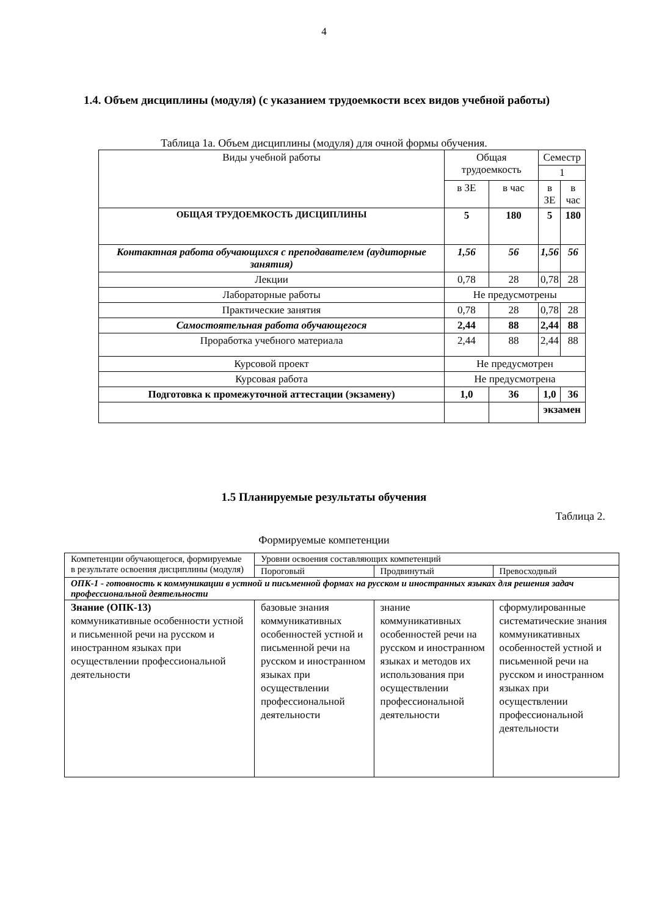4
1.4. Объем дисциплины (модуля) (с указанием трудоемкости всех видов учебной работы)
Таблица 1а. Объем дисциплины (модуля) для очной формы обучения.
| Виды учебной работы | Общая трудоемкость | | Семестр | |
| --- | --- | --- | --- | --- |
| | | | 1 | |
| | в ЗЕ | в час | в ЗЕ | в час |
| ОБЩАЯ ТРУДОЕМКОСТЬ ДИСЦИПЛИНЫ | 5 | 180 | 5 | 180 |
| Контактная работа обучающихся с преподавателем (аудиторные занятия) | 1,56 | 56 | 1,56 | 56 |
| Лекции | 0,78 | 28 | 0,78 | 28 |
| Лабораторные работы | Не предусмотрены | | | |
| Практические занятия | 0,78 | 28 | 0,78 | 28 |
| Самостоятельная работа обучающегося | 2,44 | 88 | 2,44 | 88 |
| Проработка учебного материала | 2,44 | 88 | 2,44 | 88 |
| Курсовой проект | Не предусмотрен | | | |
| Курсовая работа | Не предусмотрена | | | |
| Подготовка к промежуточной аттестации (экзамену) | 1,0 | 36 | 1,0 | 36 |
| | | | экзамен | |
1.5 Планируемые результаты обучения
Таблица 2.
Формируемые компетенции
| Компетенции обучающегося, формируемые в результате освоения дисциплины (модуля) | Уровни освоения составляющих компетенций | | |
| --- | --- | --- | --- |
| | Пороговый | Продвинутый | Превосходный |
| ОПК-1 - готовность к коммуникации в устной и письменной формах на русском и иностранных языках для решения задач профессиональной деятельности | | | |
| Знание (ОПК-13) коммуникативные особенности устной и письменной речи на русском и иностранном языках при осуществлении профессиональной деятельности | базовые знания коммуникативных особенностей устной и письменной речи на русском и иностранном языках при осуществлении профессиональной деятельности | знание коммуникативных особенностей речи на русском и иностранном языках и методов их использования при осуществлении профессиональной деятельности | сформулированные систематические знания коммуникативных особенностей устной и письменной речи на русском и иностранном языках при осуществлении профессиональной деятельности |